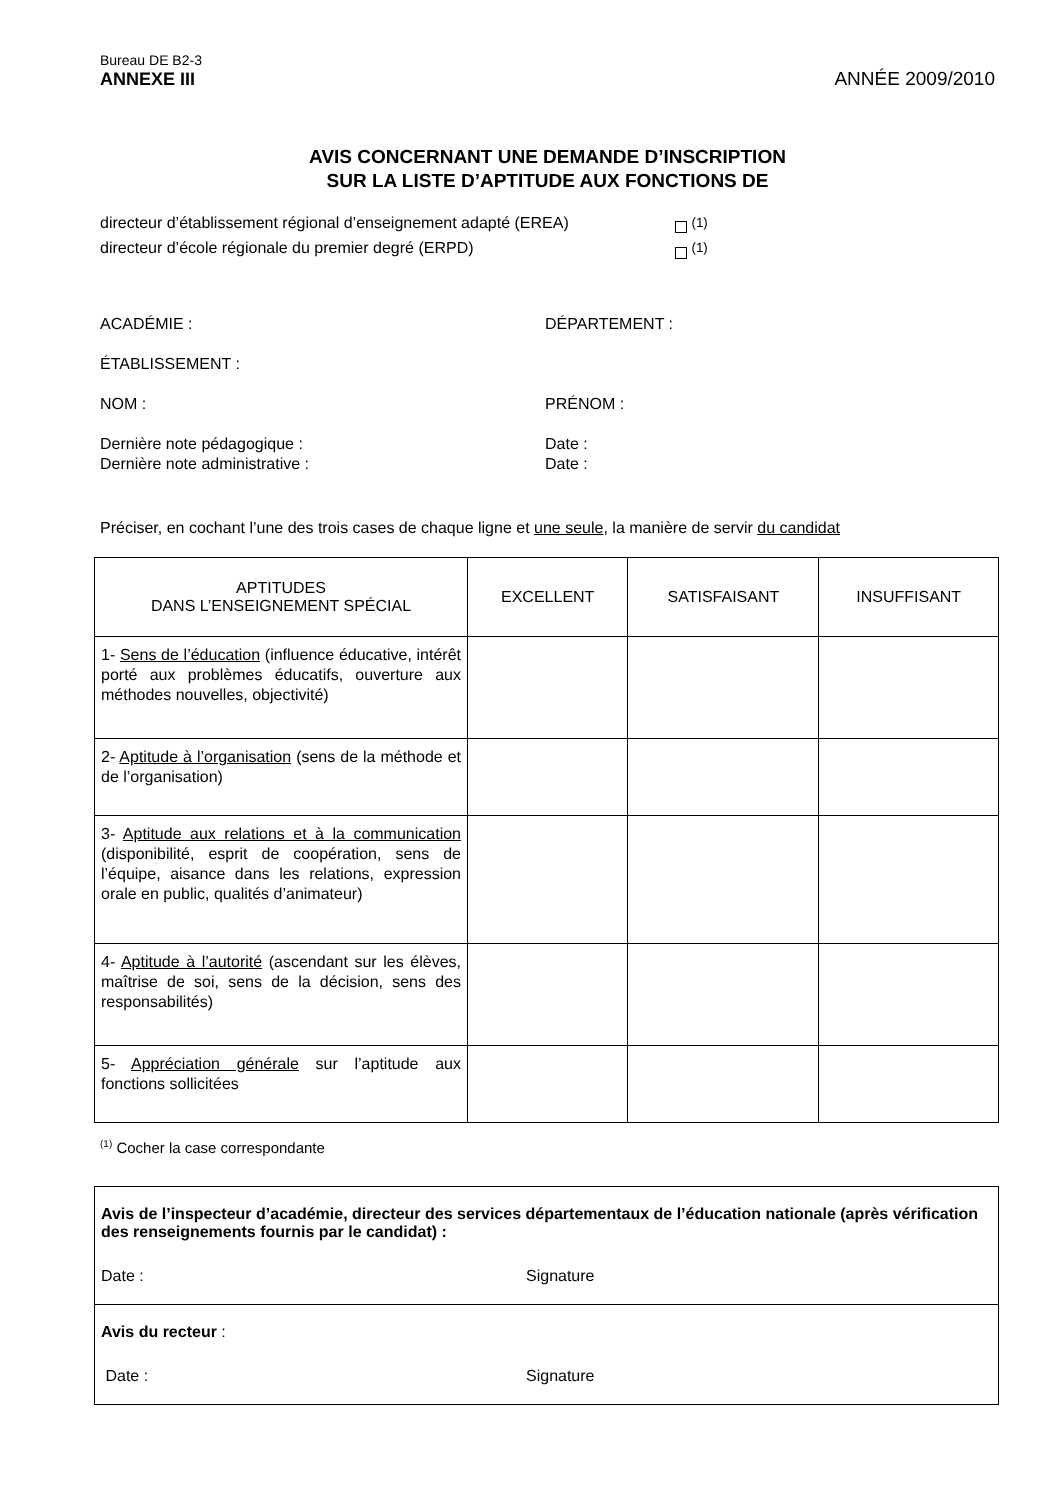Bureau DE B2-3
ANNEXE III ANNÉE 2009/2010
AVIS CONCERNANT UNE DEMANDE D’INSCRIPTION
SUR LA LISTE D’APTITUDE AUX FONCTIONS DE
directeur d’établissement régional d’enseignement adapté (EREA) <sup>(1)</sup>
directeur d’école régionale du premier degré (ERPD) <sup>(1)</sup>
ACADÉMIE : DÉPARTEMENT :
ÉTABLISSEMENT :
NOM : PRÉNOM :
Dernière note pédagogique : Date :
Dernière note administrative : Date :
Préciser, en cochant l’une des trois cases de chaque ligne et une seule, la manière de servir du candidat
| APTITUDES DANS L’ENSEIGNEMENT SPÉCIAL | EXCELLENT | SATISFAISANT | INSUFFISANT |
| --- | --- | --- | --- |
| 1- Sens de l’éducation (influence éducative, intérêt porté aux problèmes éducatifs, ouverture aux méthodes nouvelles, objectivité) | | | |
| 2- Aptitude à l’organisation (sens de la méthode et de l’organisation) | | | |
| 3- Aptitude aux relations et à la communication (disponibilité, esprit de coopération, sens de l’équipe, aisance dans les relations, expression orale en public, qualités d’animateur) | | | |
| 4- Aptitude à l’autorité (ascendant sur les élèves, maîtrise de soi, sens de la décision, sens des responsabilités) | | | |
| 5- Appréciation générale sur l’aptitude aux fonctions sollicitées | | | |
<sup>(1)</sup> Cocher la case correspondante
Avis de l’inspecteur d’académie, directeur des services départementaux de l’éducation nationale (après vérification des renseignements fournis par le candidat) :
Date : Signature
Avis du recteur :
Date : Signature